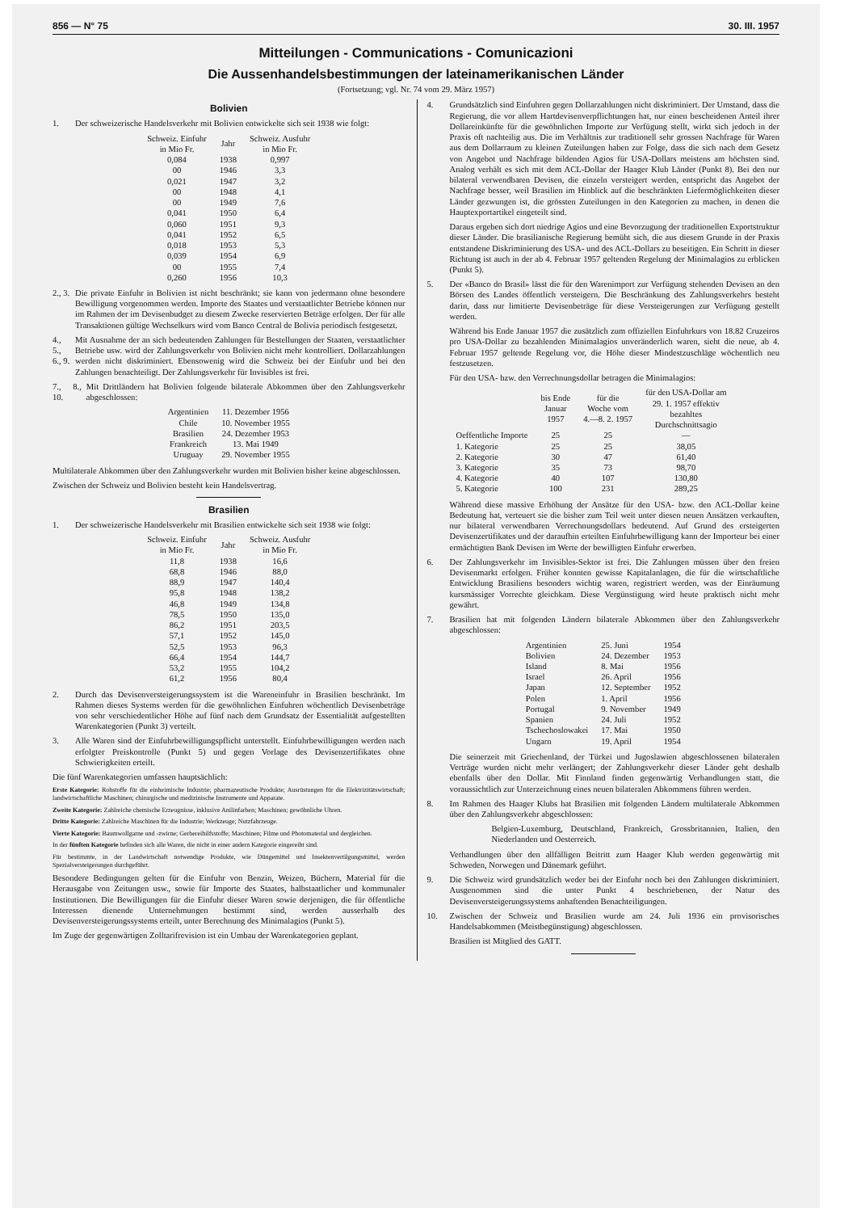856 — N° 75 30. III. 1957
Mitteilungen - Communications - Comunicazioni
Die Aussenhandelsbestimmungen der lateinamerikanischen Länder
(Fortsetzung; vgl. Nr. 74 vom 29. März 1957)
Bolivien
1. Der schweizerische Handelsverkehr mit Bolivien entwickelte sich seit 1938 wie folgt:
| Schweiz. Einfuhr in Mio Fr. | Jahr | Schweiz. Ausfuhr in Mio Fr. |
| --- | --- | --- |
| 0,084 | 1938 | 0,997 |
| 00 | 1946 | 3,3 |
| 0,021 | 1947 | 3,2 |
| 00 | 1948 | 4,1 |
| 00 | 1949 | 7,6 |
| 0,041 | 1950 | 6,4 |
| 0,060 | 1951 | 9,3 |
| 0,041 | 1952 | 6,5 |
| 0,018 | 1953 | 5,3 |
| 0,039 | 1954 | 6,9 |
| 00 | 1955 | 7,4 |
| 0,260 | 1956 | 10,3 |
2., 3. Die private Einfuhr in Bolivien ist nicht beschränkt; sie kann von jedermann ohne besondere Bewilligung vorgenommen werden. Importe des Staates und verstaatlichter Betriebe können nur im Rahmen der im Devisenbudget zu diesem Zwecke reservierten Beträge erfolgen. Der für alle Transaktionen gültige Wechselkurs wird vom Banco Central de Bolivia periodisch festgesetzt.
4., 5., 6., 9. Mit Ausnahme der an sich bedeutenden Zahlungen für Bestellungen der Staaten, verstaatlichter Betriebe usw. wird der Zahlungsverkehr von Bolivien nicht mehr kontrolliert. Dollarzahlungen werden nicht diskriminiert. Ebensowenig wird die Schweiz bei der Einfuhr und bei den Zahlungen benachteiligt. Der Zahlungsverkehr für Invisibles ist frei.
7., 8., 10. Mit Drittländern hat Bolivien folgende bilaterale Abkommen über den Zahlungsverkehr abgeschlossen:
| Argentinien | 11. Dezember 1956 |
| Chile | 10. November 1955 |
| Brasilien | 24. Dezember 1953 |
| Frankreich | 13. Mai 1949 |
| Uruguay | 29. November 1955 |
Multilaterale Abkommen über den Zahlungsverkehr wurden mit Bolivien bisher keine abgeschlossen.
Zwischen der Schweiz und Bolivien besteht kein Handelsvertrag.
Brasilien
1. Der schweizerische Handelsverkehr mit Brasilien entwickelte sich seit 1938 wie folgt:
| Schweiz. Einfuhr in Mio Fr. | Jahr | Schweiz. Ausfuhr in Mio Fr. |
| --- | --- | --- |
| 11,8 | 1938 | 16,6 |
| 68,8 | 1946 | 88,0 |
| 88,9 | 1947 | 140,4 |
| 95,8 | 1948 | 138,2 |
| 46,8 | 1949 | 134,8 |
| 78,5 | 1950 | 135,0 |
| 86,2 | 1951 | 203,5 |
| 57,1 | 1952 | 145,0 |
| 52,5 | 1953 | 96,3 |
| 66,4 | 1954 | 144,7 |
| 53,2 | 1955 | 104,2 |
| 61,2 | 1956 | 80,4 |
2. Durch das Devisenversteigerungssystem ist die Wareneinfuhr in Brasilien beschränkt. Im Rahmen dieses Systems werden für die gewöhnlichen Einfuhren wöchentlich Devisenbeträge von sehr verschiedentlicher Höhe auf fünf nach dem Grundsatz der Essentialität aufgestellten Warenkategorien (Punkt 3) verteilt.
3. Alle Waren sind der Einfuhrbewilligungspflicht unterstellt. Einfuhrbewilligungen werden nach erfolgter Preiskontrolle (Punkt 5) und gegen Vorlage des Devisenzertifikates ohne Schwierigkeiten erteilt.
Die fünf Warenkategorien umfassen hauptsächlich:
Erste Kategorie: Rohstoffe für die einheimische Industrie; pharmazeutische Produkte; Ausrüstungen für die Elektrizitätswirtschaft; landwirtschaftliche Maschinen; chirurgische und medizinische Instrumente und Apparate.
Zweite Kategorie: Zahlreiche chemische Erzeugnisse, inklusive Anilinfarben; Maschinen; gewöhnliche Uhren.
Dritte Kategorie: Zahlreiche Maschinen für die Industrie; Werkzeuge; Nutzfahrzeuge.
Vierte Kategorie: Baumwollgarne und -zwirne; Gerbereihilfsstoffe; Maschinen; Filme und Photomaterial und dergleichen.
In der fünften Kategorie befinden sich alle Waren, die nicht in einer andern Kategorie eingereiht sind.
Für bestimmte, in der Landwirtschaft notwendige Produkte, wie Düngemittel und Insektenvertilgungsmittel, werden Spezialversteigerungen durchgeführt.
Besondere Bedingungen gelten für die Einfuhr von Benzin, Weizen, Büchern, Material für die Herausgabe von Zeitungen usw., sowie für Importe des Staates, halbstaatlicher und kommunaler Institutionen. Die Bewilligungen für die Einfuhr dieser Waren sowie derjenigen, die für öffentliche Interessen dienende Unternehmungen bestimmt sind, werden ausserhalb des Devisenversteigerungssystems erteilt, unter Berechnung des Minimalagios (Punkt 5).
Im Zuge der gegenwärtigen Zolltarifrevision ist ein Umbau der Warenkategorien geplant.
4. Grundsätzlich sind Einfuhren gegen Dollarzahlungen nicht diskriminiert. Der Umstand, dass die Regierung, die vor allem Hartdevisenverpflichtungen hat, nur einen bescheidenen Anteil ihrer Dollareinkünfte für die gewöhnlichen Importe zur Verfügung stellt, wirkt sich jedoch in der Praxis oft nachteilig aus. Die im Verhältnis zur traditionell sehr grossen Nachfrage für Waren aus dem Dollarraum zu kleinen Zuteilungen haben zur Folge, dass die sich nach dem Gesetz von Angebot und Nachfrage bildenden Agios für USA-Dollars meistens am höchsten sind. Analog verhält es sich mit dem ACL-Dollar der Haager Klub Länder (Punkt 8). Bei den nur bilateral verwendbaren Devisen, die einzeln versteigert werden, entspricht das Angebot der Nachfrage besser, weil Brasilien im Hinblick auf die beschränkten Liefermöglichkeiten dieser Länder gezwungen ist, die grössten Zuteilungen in den Kategorien zu machen, in denen die Hauptexportartikel eingeteilt sind.
Daraus ergeben sich dort niedrige Agios und eine Bevorzugung der traditionellen Exportstruktur dieser Länder. Die brasilianische Regierung bemüht sich, die aus diesem Grunde in der Praxis entstandene Diskriminierung des USA- und des ACL-Dollars zu beseitigen. Ein Schritt in dieser Richtung ist auch in der ab 4. Februar 1957 geltenden Regelung der Minimalagios zu erblicken (Punkt 5).
5. Der «Banco do Brasil» lässt die für den Warenimport zur Verfügung stehenden Devisen an den Börsen des Landes öffentlich versteigern. Die Beschränkung des Zahlungsverkehrs besteht darin, dass nur limitierte Devisenbeträge für diese Versteigerungen zur Verfügung gestellt werden.
Während bis Ende Januar 1957 die zusätzlich zum offiziellen Einfuhrkurs von 18.82 Cruzeiros pro USA-Dollar zu bezahlenden Minimalagios unveränderlich waren, sieht die neue, ab 4. Februar 1957 geltende Regelung vor, die Höhe dieser Mindestzuschläge wöchentlich neu festzusetzen.
Für den USA- bzw. den Verrechnungsdollar betragen die Minimalagios:
| | bis Ende Januar 1957 | für die Woche vom 4.—8. 2. 1957 | für den USA-Dollar am 29. 1. 1957 effektiv bezahltes Durchschnittsagio |
| --- | --- | --- | --- |
| Oeffentliche Importe | 25 | 25 | — |
| 1. Kategorie | 25 | 25 | 38,05 |
| 2. Kategorie | 30 | 47 | 61,40 |
| 3. Kategorie | 35 | 73 | 98,70 |
| 4. Kategorie | 40 | 107 | 130,80 |
| 5. Kategorie | 100 | 231 | 289,25 |
Während diese massive Erhöhung der Ansätze für den USA- bzw. den ACL-Dollar keine Bedeutung hat, verteuert sie die bisher zum Teil weit unter diesen neuen Ansätzen verkauften, nur bilateral verwendbaren Verrechnungsdollars bedeutend. Auf Grund des ersteigerten Devisenzertifikates und der daraufhin erteilten Einfuhrbewilligung kann der Importeur bei einer ermächtigten Bank Devisen im Werte der bewilligten Einfuhr erwerben.
6. Der Zahlungsverkehr im Invisibles-Sektor ist frei. Die Zahlungen müssen über den freien Devisenmarkt erfolgen. Früher konnten gewisse Kapitalanlagen, die für die wirtschaftliche Entwicklung Brasiliens besonders wichtig waren, registriert werden, was der Einräumung kursmässiger Vorrechte gleichkam. Diese Vergünstigung wird heute praktisch nicht mehr gewährt.
7. Brasilien hat mit folgenden Ländern bilaterale Abkommen über den Zahlungsverkehr abgeschlossen:
| Argentinien | 25. Juni | 1954 |
| Bolivien | 24. Dezember | 1953 |
| Island | 8. Mai | 1956 |
| Israel | 26. April | 1956 |
| Japan | 12. September | 1952 |
| Polen | 1. April | 1956 |
| Portugal | 9. November | 1949 |
| Spanien | 24. Juli | 1952 |
| Tschechoslowakei | 17. Mai | 1950 |
| Ungarn | 19. April | 1954 |
Die seinerzeit mit Griechenland, der Türkei und Jugoslawien abgeschlossenen bilateralen Verträge wurden nicht mehr verlängert; der Zahlungsverkehr dieser Länder geht deshalb ebenfalls über den Dollar. Mit Finnland finden gegenwärtig Verhandlungen statt, die voraussichtlich zur Unterzeichnung eines neuen bilateralen Abkommens führen werden.
8. Im Rahmen des Haager Klubs hat Brasilien mit folgenden Ländern multilaterale Abkommen über den Zahlungsverkehr abgeschlossen:
Belgien-Luxemburg, Deutschland, Frankreich, Grossbritannien, Italien, den Niederlanden und Oesterreich.
Verhandlungen über den allfälligen Beitritt zum Haager Klub werden gegenwärtig mit Schweden, Norwegen und Dänemark geführt.
9. Die Schweiz wird grundsätzlich weder bei der Einfuhr noch bei den Zahlungen diskriminiert. Ausgenommen sind die unter Punkt 4 beschriebenen, der Natur des Devisenversteigerungssystems anhaftenden Benachteiligungen.
10. Zwischen der Schweiz und Brasilien wurde am 24. Juli 1936 ein provisorisches Handelsabkommen (Meistbegünstigung) abgeschlossen.
Brasilien ist Mitglied des GATT.